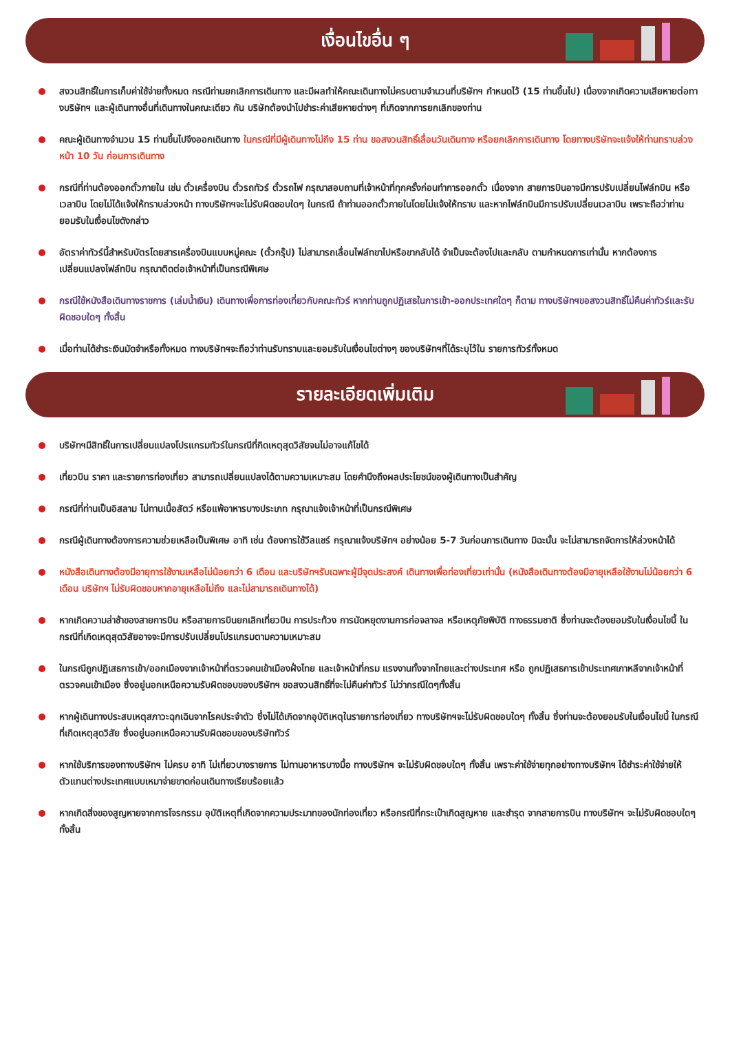เงื่อนไขอื่น ๆ
สงวนสิทธิ์ในการเก็บค่าใช้จ่ายทั้งหมด กรณีท่านยกเลิกการเดินทาง และมีผลทำให้คณะเดินทางไม่ครบตามจำนวนที่บริษัทฯ กำหนดไว้ (15 ท่านขึ้นไป) เนื่องจากเกิดความเสียหายต่อทางบริษัทฯ และผู้เดินทางอื่นที่เดินทางในคณะเดียว กัน บริษัทต้องนำไปชำระค่าเสียหายต่างๆ ที่เกิดจากการยกเลิกของท่าน
คณะผู้เดินทางจำนวน 15 ท่านขึ้นไปจึงออกเดินทาง ในกรณีที่มีผู้เดินทางไม่ถึง 15 ท่าน ขอสงวนสิทธิ์เลื่อนวันเดินทาง หรือยกเลิกการเดินทาง โดยทางบริษัทจะแจ้งให้ท่านทราบล่วงหน้า 10 วัน ก่อนการเดินทาง
กรณีที่ท่านต้องออกตั๋วภายใน เช่น ตั๋วเครื่องบิน ตั๋วรถทัวร์ ตั๋วรถไฟ กรุณาสอบถามที่เจ้าหน้าที่ทุกครั้งก่อนทำการออกตั๋ว เนื่องจาก สายการบินอาจมีการปรับเปลี่ยนไฟล์ทบิน หรือเวลาบิน โดยไม่ได้แจ้งให้ทราบล่วงหน้า ทางบริษัทฯจะไม่รับผิดชอบใดๆ ในกรณี ถ้าท่านออกตั๋วภายในโดยไม่แจ้งให้ทราบ และหากไฟล์ทบินมีการปรับเปลี่ยนเวลาบิน เพราะถือว่าท่านยอมรับในเงื่อนไขดังกล่าว
อัตราค่าทัวร์นี้สำหรับบัตรโดยสารเครื่องบินแบบหมู่คณะ (ตั๋วกรุ๊ป) ไม่สามารถเลื่อนไฟล์ทขาไปหรือขากลับได้ จำเป็นจะต้องไปและกลับ ตามกำหนดการเท่านั้น หากต้องการเปลี่ยนแปลงไฟล์ทบิน กรุณาติดต่อเจ้าหน้าที่เป็นกรณีพิเศษ
กรณีใช้หนังสือเดินทางราชการ (เล่มน้ำเงิน) เดินทางเพื่อการท่องเที่ยวกับคณะทัวร์ หากท่านถูกปฏิเสธในการเข้า-ออกประเทศใดๆ ก็ตาม ทางบริษัทฯขอสงวนสิทธิ์ไม่คืนค่าทัวร์และรับผิดชอบใดๆ ทั้งสิ้น
เมื่อท่านได้ชำระเงินมัดจำหรือทั้งหมด ทางบริษัทฯจะถือว่าท่านรับทราบและยอมรับในเงื่อนไขต่างๆ ของบริษัทฯที่ได้ระบุไว้ใน รายการทัวร์ทั้งหมด
รายละเอียดเพิ่มเติม
บริษัทฯมีสิทธิ์ในการเปลี่ยนแปลงโปรแกรมทัวร์ในกรณีที่กิดเหตุสุดวิสัยจนไม่อาจแก้ไขได้
เที่ยวบิน ราคา และรายการท่องเที่ยว สามารถเปลี่ยนแปลงได้ตามความเหมาะสม โดยคำนึงถึงผลประโยชน์ของผู้เดินทางเป็นสำคัญ
กรณีที่ท่านเป็นอิสลาม ไม่ทานเนื้อสัตว์ หรือแพ้อาหารบางประเภท กรุณาแจ้งเจ้าหน้าที่เป็นกรณีพิเศษ
กรณีผู้เดินทางต้องการความช่วยเหลือเป็นพิเศษ อาทิ เช่น ต้องการใช้วีลแชร์ กรุณาแจ้งบริษัทฯ อย่างน้อย 5-7 วันก่อนการเดินทาง มิฉะนั้น จะไม่สามารถจัดการให้ล่วงหน้าได้
หนังสือเดินทางต้องมีอายุการใช้งานเหลือไม่น้อยกว่า 6 เดือน และบริษัทฯรับเฉพาะผู้มีจุดประสงค์ เดินทางเพื่อท่องเที่ยวเท่านั้น (หนังสือเดินทางต้องมีอายุเหลือใช้งานไม่น้อยกว่า 6 เดือน บริษัทฯ ไม่รับผิดชอบหากอายุเหลือไม่ถึง และไม่สามารถเดินทางได้)
หากเกิดความล่าช้าของสายการบิน หรือสายการบินยกเลิกเที่ยวบิน การประท้วง การนัดหยุดงานการก่อจลาจล หรือเหตุภัยพิบัติ ทางธรรมชาติ ซึ่งท่านจะต้องยอมรับในเงื่อนไขนี้ ในกรณีที่เกิดเหตุสุดวิสัยอาจจะมีการปรับเปลี่ยนโปรแกรมตามความเหมาะสม
ในกรณีถูกปฏิเสธการเข้า/ออกเมืองจากเจ้าหน้าที่ตรวจคนเข้าเมืองฝั่งไทย และเจ้าหน้าที่กรม แรงงานทั้งจากไทยและต่างประเทศ หรือ ถูกปฏิเสธการเข้าประเทศเกาหลีจากเจ้าหน้าที่ตรวจคนเข้าเมือง ซึ่งอยู่นอกเหนือความรับผิดชอบของบริษัทฯ ขอสงวนสิทธิ์ที่จะไม่คืนค่าทัวร์ ไม่ว่ากรณีใดๆทั้งสิ้น
หากผู้เดินทางประสบเหตุสภาวะฉุกเฉินจากโรคประจำตัว ซึ่งไม่ได้เกิดจากอุบัติเหตุในรายการท่องเที่ยว ทางบริษัทฯจะไม่รับผิดชอบใดๆ ทั้งสิ้น ซึ่งท่านจะต้องยอมรับในเงื่อนไขนี้ ในกรณีที่เกิดเหตุสุดวิสัย ซึ่งอยู่นอกเหนือความรับผิดชอบของบริษัททัวร์
หากใช้บริการของทางบริษัทฯ ไม่ครบ อาทิ ไม่เที่ยวบางรายการ ไม่ทานอาหารบางมื้อ ทางบริษัทฯ จะไม่รับผิดชอบใดๆ ทั้งสิ้น เพราะค่าใช้จ่ายทุกอย่างทางบริษัทฯ ได้ชำระค่าใช้จ่ายให้ตัวแทนต่างประเทศแบบเหมาจ่ายขาดก่อนเดินทางเรียบร้อยแล้ว
หากเกิดสิ่งของสูญหายจากการโจรกรรม อุบัติเหตุที่เกิดจากความประมาทของนักท่องเที่ยว หรือกรณีที่กระเป๋าเกิดสูญหาย และชำรุด จากสายการบิน ทางบริษัทฯ จะไม่รับผิดชอบใดๆ ทั้งสิ้น